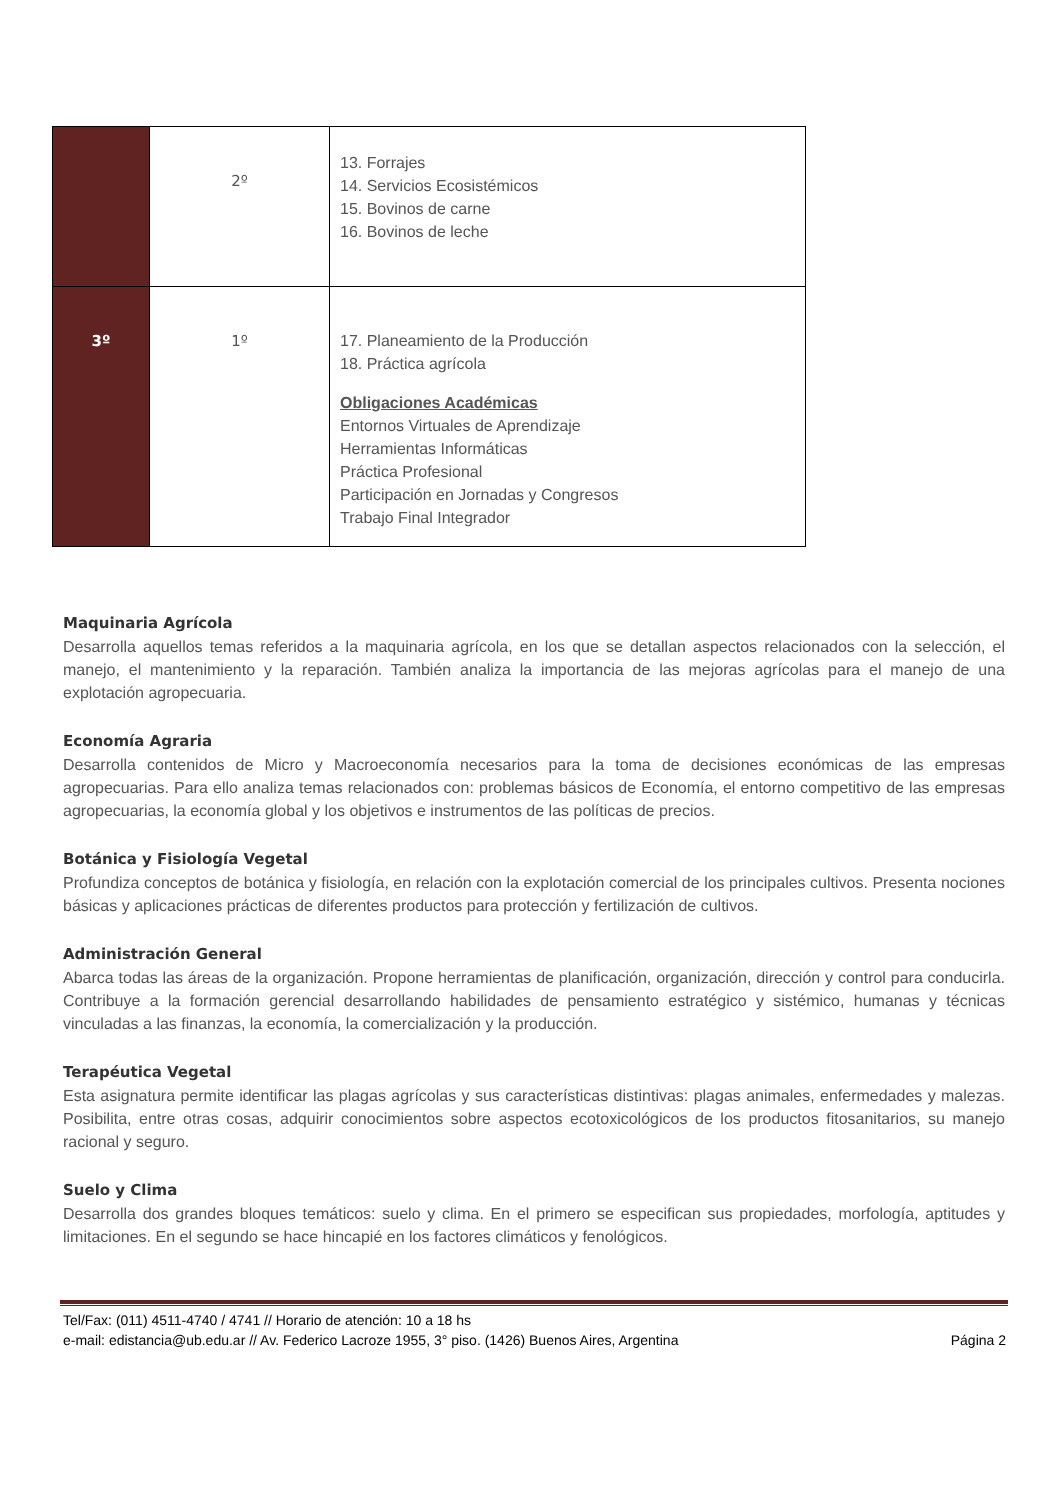| | 2º | 13. Forrajes 14. Servicios Ecosistémicos 15. Bovinos de carne 16. Bovinos de leche |
| 3º | 1º | 17. Planeamiento de la Producción 18. Práctica agrícola Obligaciones Académicas Entornos Virtuales de Aprendizaje Herramientas Informáticas Práctica Profesional Participación en Jornadas y Congresos Trabajo Final Integrador |
Maquinaria Agrícola
Desarrolla aquellos temas referidos a la maquinaria agrícola, en los que se detallan aspectos relacionados con la selección, el manejo, el mantenimiento y la reparación. También analiza la importancia de las mejoras agrícolas para el manejo de una explotación agropecuaria.
Economía Agraria
Desarrolla contenidos de Micro y Macroeconomía necesarios para la toma de decisiones económicas de las empresas agropecuarias. Para ello analiza temas relacionados con: problemas básicos de Economía, el entorno competitivo de las empresas agropecuarias, la economía global y los objetivos e instrumentos de las políticas de precios.
Botánica y Fisiología Vegetal
Profundiza conceptos de botánica y fisiología, en relación con la explotación comercial de los principales cultivos. Presenta nociones básicas y aplicaciones prácticas de diferentes productos para protección y fertilización de cultivos.
Administración General
Abarca todas las áreas de la organización. Propone herramientas de planificación, organización, dirección y control para conducirla. Contribuye a la formación gerencial desarrollando habilidades de pensamiento estratégico y sistémico, humanas y técnicas vinculadas a las finanzas, la economía, la comercialización y la producción.
Terapéutica Vegetal
Esta asignatura permite identificar las plagas agrícolas y sus características distintivas: plagas animales, enfermedades y malezas. Posibilita, entre otras cosas, adquirir conocimientos sobre aspectos ecotoxicológicos de los productos fitosanitarios, su manejo racional y seguro.
Suelo y Clima
Desarrolla dos grandes bloques temáticos: suelo y clima. En el primero se especifican sus propiedades, morfología, aptitudes y limitaciones. En el segundo se hace hincapié en los factores climáticos y fenológicos.
Tel/Fax: (011) 4511-4740 / 4741 // Horario de atención: 10 a 18 hs
e-mail: edistancia@ub.edu.ar // Av. Federico Lacroze 1955, 3° piso. (1426) Buenos Aires, Argentina Página 2